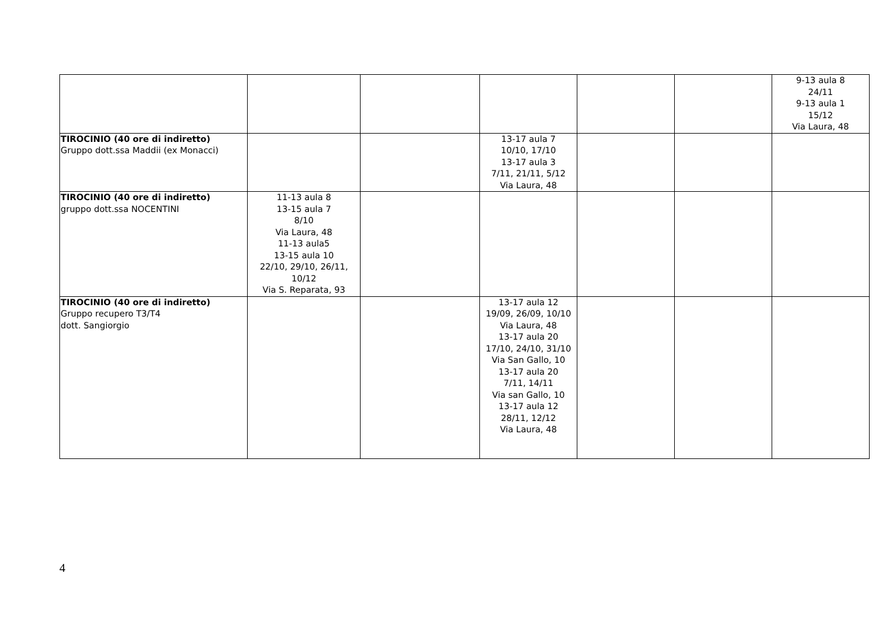| | | | | | | 9-13 aula 8 24/11 9-13 aula 1 15/12 Via Laura, 48 |
| TIROCINIO (40 ore di indiretto) Gruppo dott.ssa Maddii (ex Monacci) | | | 13-17 aula 7 10/10, 17/10 13-17 aula 3 7/11, 21/11, 5/12 Via Laura, 48 | | | |
| TIROCINIO (40 ore di indiretto) gruppo dott.ssa NOCENTINI | 11-13 aula 8 13-15 aula 7 8/10 Via Laura, 48 11-13 aula5 13-15 aula 10 22/10, 29/10, 26/11, 10/12 Via S. Reparata, 93 | | | | | |
| TIROCINIO (40 ore di indiretto) Gruppo recupero T3/T4 dott. Sangiorgio | | | 13-17 aula 12 19/09, 26/09, 10/10 Via Laura, 48 13-17 aula 20 17/10, 24/10, 31/10 Via San Gallo, 10 13-17 aula 20 7/11, 14/11 Via san Gallo, 10 13-17 aula 12 28/11, 12/12 Via Laura, 48 | | | |
4